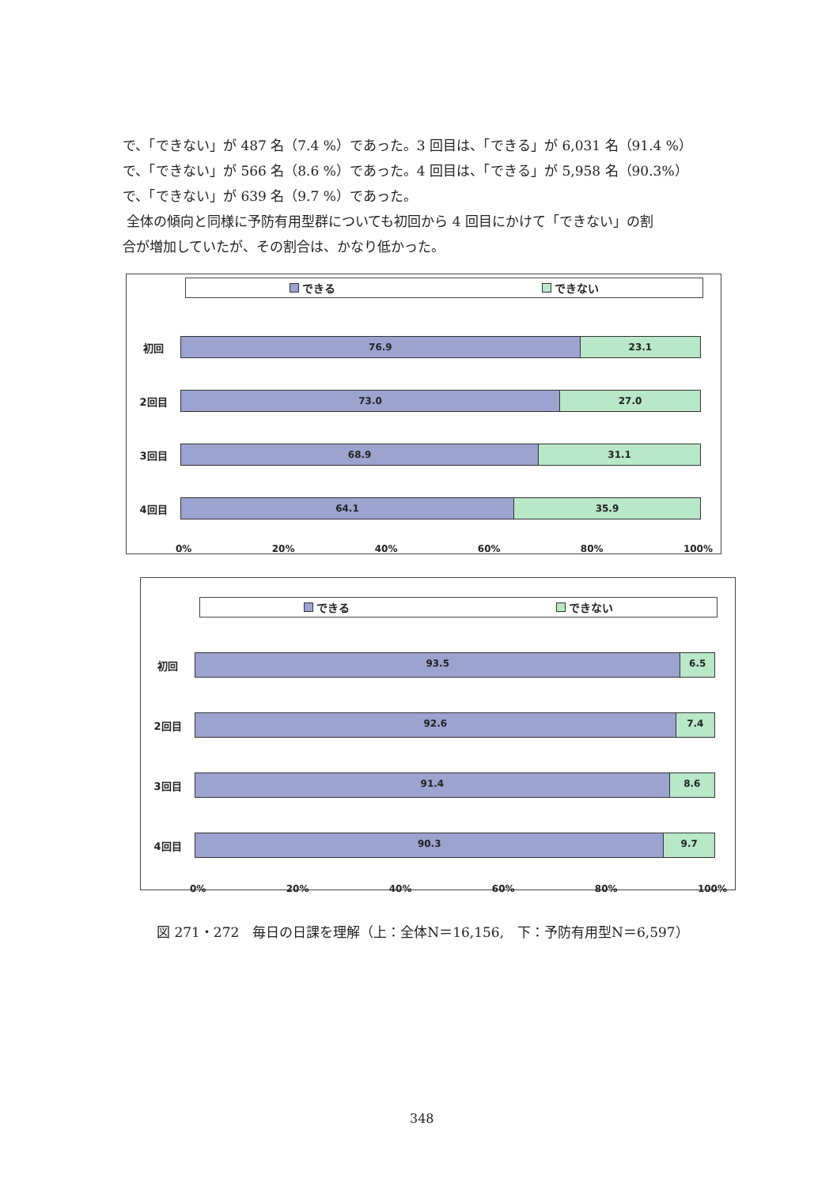で、「できない」が 487 名（7.4 %）であった。3 回目は、「できる」が 6,031 名（91.4 %）
で、「できない」が 566 名（8.6 %）であった。4 回目は、「できる」が 5,958 名（90.3%）
で、「できない」が 639 名（9.7 %）であった。
全体の傾向と同様に予防有用型群についても初回から 4 回目にかけて「できない」の割
合が増加していたが、その割合は、かなり低かった。
できる できない
初回
76.9 23.1
2回目
73.0 27.0
3回目
68.9 31.1
4回目
64.1 35.9
0% 20% 40% 60% 80% 100%
できる できない
初回
93.5 6.5
2回目
92.6 7.4
3回目
91.4 8.6
4回目
90.3 9.7
0% 20% 40% 60% 80% 100%
図 271・272　毎日の日課を理解（上：全体N＝16,156,　下：予防有用型N＝6,597）
348